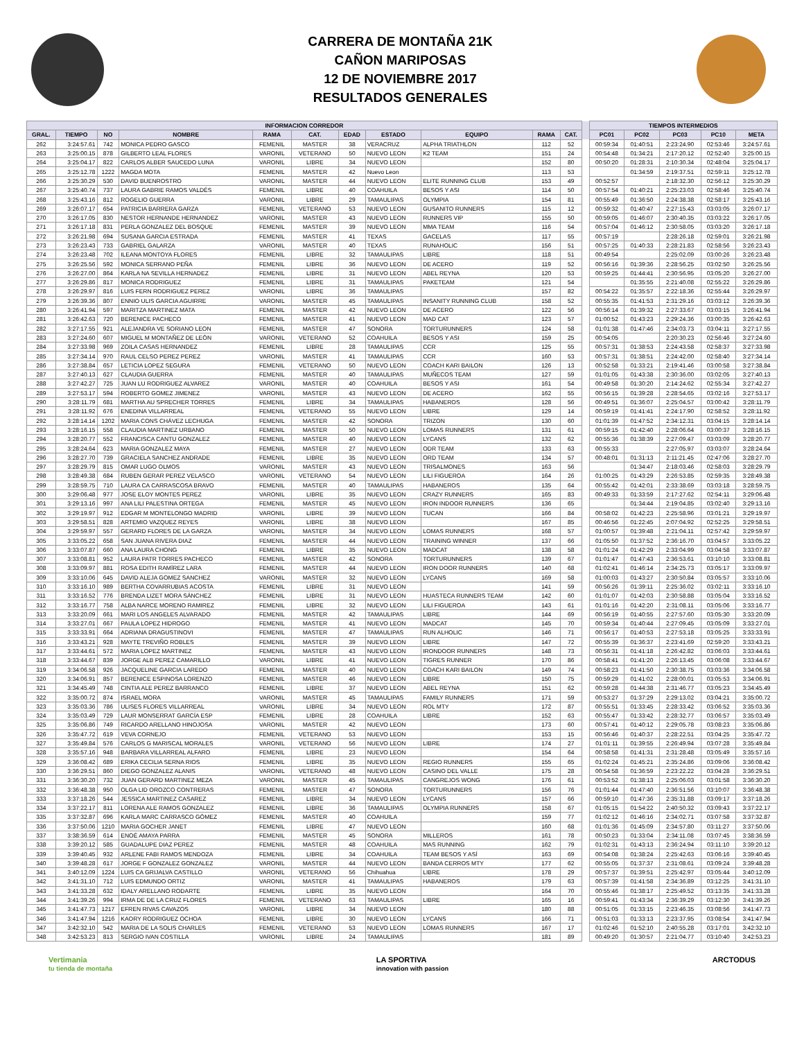CARRERA DE MONTAÑA 21K
CAÑON MARIPOSAS
12 DE NOVIEMBRE 2017
RESULTADOS GENERALES
| INFORMACION CORREDOR | | | | | | | | | | | | TIEMPOS INTERMEDIOS | | | | |
| --- | --- | --- | --- | --- | --- | --- | --- | --- | --- | --- | --- | --- | --- | --- | --- | --- |
| GRAL. | TIEMPO | NO | NOMBRE | RAMA | CAT. | EDAD | ESTADO | EQUIPO | RAMA | CAT. | | PC01 | PC02 | PC03 | PC10 | META |
| 262 | 3:24:57.61 | 742 | MONICA PEDRO GASCO | FEMENIL | MASTER | 38 | VERACRUZ | ALPHA TRIATHLON | 112 | 52 | | 00:59:34 | 01:40:51 | 2:23:24.90 | 02:53:46 | 3:24:57.61 |
| 263 | 3:25:00.15 | 878 | GILBERTO LEAL FLORES | VARONIL | VETERANO | 50 | NUEVO LEON | K2 TEAM | 151 | 24 | | 00:54:48 | 01:34:21 | 2:17:20.12 | 02:52:40 | 3:25:00.15 |
| 264 | 3:25:04.17 | 822 | CARLOS ALBER SAUCEDO LUNA | VARONIL | LIBRE | 34 | NUEVO LEON | | 152 | 80 | | 00:50:20 | 01:28:31 | 2:10:30.34 | 02:48:04 | 3:25:04.17 |
| 265 | 3:25:12.78 | 1222 | MAGDA MOTA | FEMENIL | MASTER | 42 | Nuevo Leon | | 113 | 53 | | | 01:34:59 | 2:19:37.51 | 02:59:11 | 3:25:12.78 |
| 266 | 3:25:30.29 | 530 | DAVID BUENROSTRO | VARONIL | MASTER | 44 | NUEVO LEON | ELITE RUNNING CLUB | 153 | 49 | | 00:52:57 | | 2:18:32.30 | 02:56:12 | 3:25:30.29 |
| 267 | 3:25:40.74 | 737 | LAURA GABRIE RAMOS VALDÉS | FEMENIL | LIBRE | 40 | COAHUILA | BESOS Y ASI | 114 | 50 | | 00:57:54 | 01:40:21 | 2:25:23.03 | 02:58:46 | 3:25:40.74 |
| 268 | 3:25:43.16 | 812 | ROGELIO GUERRA | VARONIL | LIBRE | 29 | TAMAULIPAS | OLYMPIA | 154 | 81 | | 00:55:49 | 01:36:50 | 2:24:38.38 | 02:58:17 | 3:25:43.16 |
| 269 | 3:26:07.17 | 654 | PATRICIA BARRERA GARZA | FEMENIL | VETERANO | 53 | NUEVO LEON | GUSANITO RUNNERS | 115 | 12 | | 00:59:32 | 01:40:47 | 2:27:15.43 | 03:03:05 | 3:26:07.17 |
| 270 | 3:26:17.05 | 830 | NESTOR HERNANDE HERNANDEZ | VARONIL | MASTER | 43 | NUEVO LEON | RUNNERS VIP | 155 | 50 | | 00:59:05 | 01:46:07 | 2:30:40.35 | 03:03:22 | 3:26:17.05 |
| 271 | 3:26:17.18 | 831 | PERLA GONZALEZ DEL BOSQUE | FEMENIL | MASTER | 39 | NUEVO LEON | MMA TEAM | 116 | 54 | | 00:57:04 | 01:46:12 | 2:30:58.05 | 03:03:20 | 3:26:17.18 |
| 272 | 3:26:21.98 | 694 | SUSANA GARCIA ESTRADA | FEMENIL | MASTER | 41 | TEXAS | GACELAS | 117 | 55 | | 00:57:19 | | 2:28:26.18 | 02:59:01 | 3:26:21.98 |
| 273 | 3:26:23.43 | 733 | GABRIEL GALARZA | VARONIL | MASTER | 40 | TEXAS | RUNAHOLIC | 156 | 51 | | 00:57:25 | 01:40:33 | 2:28:21.83 | 02:58:56 | 3:26:23.43 |
| 274 | 3:26:23.48 | 702 | ILEANA MONTOYA FLORES | FEMENIL | LIBRE | 32 | TAMAULIPAS | LIBRE | 118 | 51 | | 00:49:54 | | 2:25:02.09 | 03:00:26 | 3:26:23.48 |
| 275 | 3:26:25.56 | 592 | MONICA SERRANO PEÑA | FEMENIL | LIBRE | 36 | NUEVO LEON | DE ACERO | 119 | 52 | | 00:56:16 | 01:39:36 | 2:28:56.25 | 03:02:50 | 3:26:25.56 |
| 276 | 3:26:27.00 | 864 | KARLA NA SEVILLA HERNADEZ | FEMENIL | LIBRE | 31 | NUEVO LEON | ABEL REYNA | 120 | 53 | | 00:59:25 | 01:44:41 | 2:30:56.95 | 03:05:20 | 3:26:27.00 |
| 277 | 3:26:29.86 | 817 | MONICA RODRIGUEZ | FEMENIL | LIBRE | 31 | TAMAULIPAS | PAKETEAM | 121 | 54 | | | 01:35:55 | 2:21:40.08 | 02:55:22 | 3:26:29.86 |
| 278 | 3:26:29.97 | 816 | LUIS FERN RODRIGUEZ PEREZ | VARONIL | LIBRE | 36 | TAMAULIPAS | | 157 | 82 | | 00:54:22 | 01:35:57 | 2:22:18.36 | 02:55:44 | 3:26:29.97 |
| 279 | 3:26:39.36 | 807 | ENNIO ULIS GARCIA AGUIRRE | VARONIL | MASTER | 45 | TAMAULIPAS | INSANITY RUNNING CLUB | 158 | 52 | | 00:55:35 | 01:41:53 | 2:31:29.16 | 03:03:12 | 3:26:39.36 |
| 280 | 3:26:41.94 | 597 | MARITZA MARTINEZ MATA | FEMENIL | MASTER | 42 | NUEVO LEON | DE ACERO | 122 | 56 | | 00:56:14 | 01:39:32 | 2:27:33.67 | 03:03:15 | 3:26:41.94 |
| 281 | 3:26:42.63 | 720 | BERENICE PACHECO | FEMENIL | MASTER | 41 | NUEVO LEON | MAD CAT | 123 | 57 | | 01:00:52 | 01:43:23 | 2:29:24.36 | 03:00:35 | 3:26:42.63 |
| 282 | 3:27:17.55 | 921 | ALEJANDRA VE SORIANO LEON | FEMENIL | MASTER | 47 | SONORA | TORTURUNNERS | 124 | 58 | | 01:01:38 | 01:47:46 | 2:34:03.73 | 03:04:11 | 3:27:17.55 |
| 283 | 3:27:24.60 | 607 | MIGUEL M MONTAÑEZ DE LEÓN | VARONIL | VETERANO | 52 | COAHUILA | BESOS Y ASI | 159 | 25 | | 00:54:05 | | 2:20:30.23 | 02:56:46 | 3:27:24.60 |
| 284 | 3:27:33.98 | 969 | ZOILA CASAS HERNANDEZ | FEMENIL | LIBRE | 28 | TAMAULIPAS | CCR | 125 | 55 | | 00:57:31 | 01:38:53 | 2:24:43.58 | 02:58:37 | 3:27:33.98 |
| 285 | 3:27:34.14 | 970 | RAUL CELSO PEREZ PEREZ | VARONIL | MASTER | 41 | TAMAULIPAS | CCR | 160 | 53 | | 00:57:31 | 01:38:51 | 2:24:42.00 | 02:58:40 | 3:27:34.14 |
| 286 | 3:27:38.84 | 657 | LETICIA LOPEZ SEGURA | FEMENIL | VETERANO | 50 | NUEVO LEON | COACH KARI BAILON | 126 | 13 | | 00:52:58 | 01:33:21 | 2:19:41.46 | 03:00:58 | 3:27:38.84 |
| 287 | 3:27:40.13 | 627 | CLAUDIA GUERRA | FEMENIL | MASTER | 40 | TAMAULIPAS | MUÑECOS TEAM | 127 | 59 | | 01:01:05 | 01:43:38 | 2:30:36.00 | 03:02:05 | 3:27:40.13 |
| 288 | 3:27:42.27 | 725 | JUAN LU RODRIGUEZ ALVAREZ | VARONIL | MASTER | 40 | COAHUILA | BESOS Y ASI | 161 | 54 | | 00:49:58 | 01:30:20 | 2:14:24.62 | 02:55:34 | 3:27:42.27 |
| 289 | 3:27:53.17 | 594 | ROBERTO GOMEZ JIMENEZ | VARONIL | MASTER | 43 | NUEVO LEON | DE ACERO | 162 | 55 | | 00:56:15 | 01:39:28 | 2:28:54.65 | 03:02:16 | 3:27:53.17 |
| 290 | 3:28:11.79 | 681 | MARTHA AU SPRECHER TORRES | FEMENIL | LIBRE | 34 | TAMAULIPAS | HABANEROS | 128 | 56 | | 00:49:51 | 01:36:07 | 2:25:04.57 | 03:00:42 | 3:28:11.79 |
| 291 | 3:28:11.92 | 676 | ENEDINA VILLARREAL | FEMENIL | VETERANO | 55 | NUEVO LEON | LIBRE | 129 | 14 | | 00:59:19 | 01:41:41 | 2:24:17.90 | 02:58:52 | 3:28:11.92 |
| 292 | 3:28:14.14 | 1202 | MARIA CONS CHÁVEZ LECHUGA | FEMENIL | MASTER | 42 | SONORA | TRIZON | 130 | 60 | | 01:01:39 | 01:47:52 | 2:34:12.31 | 03:04:15 | 3:28:14.14 |
| 293 | 3:28:16.15 | 558 | CLAUDIA MARTINEZ URBANO | FEMENIL | MASTER | 50 | NUEVO LEON | LOMAS RUNNERS | 131 | 61 | | 00:59:15 | 01:42:40 | 2:28:06.64 | 03:00:37 | 3:28:16.15 |
| 294 | 3:28:20.77 | 552 | FRANCISCA CANTU GONZALEZ | FEMENIL | MASTER | 40 | NUEVO LEON | LYCANS | 132 | 62 | | 00:55:36 | 01:38:39 | 2:27:09.47 | 03:03:09 | 3:28:20.77 |
| 295 | 3:28:24.64 | 623 | MARIA GONZALEZ MAYA | FEMENIL | MASTER | 27 | NUEVO LEON | ODR TEAM | 133 | 63 | | 00:55:33 | | 2:27:05.97 | 03:03:07 | 3:28:24.64 |
| 296 | 3:28:27.70 | 739 | GRACIELA SANCHEZ ANDRADE | FEMENIL | LIBRE | 35 | NUEVO LEON | ORD TEAM | 134 | 57 | | 00:48:01 | 01:31:13 | 2:11:21.45 | 02:47:06 | 3:28:27.70 |
| 297 | 3:28:29.79 | 815 | OMAR LUGO OLMOS | VARONIL | MASTER | 43 | NUEVO LEON | TRISALMONES | 163 | 56 | | | 01:34:47 | 2:18:03.46 | 02:58:03 | 3:28:29.79 |
| 298 | 3:28:49.38 | 684 | RUBEN GERAR PEREZ VELASCO | VARONIL | VETERANO | 54 | NUEVO LEON | LILI FIGUEROA | 164 | 26 | | 01:00:25 | 01:43:29 | 2:26:53.85 | 02:59:35 | 3:28:49.38 |
| 299 | 3:28:59.75 | 710 | LAURA CA CARRASCOSA BRAVO | FEMENIL | MASTER | 40 | TAMAULIPAS | HABANEROS | 135 | 64 | | 00:55:42 | 01:42:01 | 2:33:38.69 | 03:03:18 | 3:28:59.75 |
| 300 | 3:29:06.48 | 977 | JOSE ELOY MONTES PEREZ | VARONIL | LIBRE | 35 | NUEVO LEON | CRAZY RUNNERS | 165 | 83 | | 00:49:33 | 01:33:59 | 2:17:27.62 | 02:54:11 | 3:29:06.48 |
| 301 | 3:29:13.16 | 997 | ANA LILI PALESTINA ORTEGA | FEMENIL | MASTER | 45 | NUEVO LEON | IRON INDOOR RUNNERS | 136 | 65 | | | 01:34:44 | 2:19:04.85 | 03:02:40 | 3:29:13.16 |
| 302 | 3:29:19.97 | 912 | EDGAR M MONTELONGO MADRID | VARONIL | LIBRE | 39 | NUEVO LEON | TUCAN | 166 | 84 | | 00:58:02 | 01:42:23 | 2:25:58.96 | 03:01:21 | 3:29:19.97 |
| 303 | 3:29:58.51 | 828 | ARTEMIO VAZQUEZ REYES | VARONIL | LIBRE | 38 | NUEVO LEON | | 167 | 85 | | 00:46:56 | 01:22:45 | 2:07:04.92 | 02:52:25 | 3:29:58.51 |
| 304 | 3:29:59.97 | 557 | GERARD FLORES DE LA GARZA | VARONIL | MASTER | 34 | NUEVO LEON | LOMAS RUNNERS | 168 | 57 | | 01:00:57 | 01:39:48 | 2:21:04.11 | 02:57:42 | 3:29:59.97 |
| 305 | 3:33:05.22 | 658 | SAN JUANA RIVERA DIAZ | FEMENIL | MASTER | 44 | NUEVO LEON | TRAINING WINNER | 137 | 66 | | 01:05:50 | 01:37:52 | 2:36:16.70 | 03:04:57 | 3:33:05.22 |
| 306 | 3:33:07.87 | 660 | ANA LAURA CHONG | FEMENIL | LIBRE | 35 | NUEVO LEON | MADCAT | 138 | 58 | | 01:01:24 | 01:42:29 | 2:33:04.99 | 03:04:58 | 3:33:07.87 |
| 307 | 3:33:08.81 | 952 | LAURA PATR TORRES PACHECO | FEMENIL | MASTER | 42 | SONORA | TORTURUNNERS | 139 | 67 | | 01:01:47 | 01:47:43 | 2:36:53.61 | 03:10:10 | 3:33:08.81 |
| 308 | 3:33:09.97 | 881 | ROSA EDITH RAMÍREZ LARA | FEMENIL | MASTER | 44 | NUEVO LEON | IRON DOOR RUNNERS | 140 | 68 | | 01:02:41 | 01:46:14 | 2:34:25.73 | 03:05:17 | 3:33:09.97 |
| 309 | 3:33:10.06 | 645 | DAVID ALEJA GOMEZ SANCHEZ | VARONIL | MASTER | 32 | NUEVO LEON | LYCANS | 169 | 58 | | 01:00:03 | 01:43:27 | 2:30:50.84 | 03:05:57 | 3:33:10.06 |
| 310 | 3:33:16.10 | 989 | BERTHA COVARRUBIAS ACOSTA | FEMENIL | LIBRE | 31 | NUEVO LEON | | 141 | 59 | | 00:56:26 | 01:39:11 | 2:25:36.02 | 03:02:11 | 3:33:16.10 |
| 311 | 3:33:16.52 | 776 | BRENDA LIZET MORA SÁNCHEZ | FEMENIL | LIBRE | 31 | NUEVO LEON | HUASTECA RUNNERS TEAM | 142 | 60 | | 01:01:07 | 01:42:03 | 2:30:58.88 | 03:05:04 | 3:33:16.52 |
| 312 | 3:33:16.77 | 758 | ALBA NARCE MORENO RAMIREZ | FEMENIL | LIBRE | 32 | NUEVO LEON | LILI FIGUEROA | 143 | 61 | | 01:01:16 | 01:42:20 | 2:31:08.11 | 03:05:06 | 3:33:16.77 |
| 313 | 3:33:20.09 | 661 | MARI LOS ANGELES ALVARADO | FEMENIL | MASTER | 42 | TAMAULIPAS | LIBRE | 144 | 69 | | 00:56:19 | 01:40:55 | 2:27:57.60 | 03:05:30 | 3:33:20.09 |
| 314 | 3:33:27.01 | 667 | PAULA LOPEZ HIDROGO | FEMENIL | MASTER | 41 | NUEVO LEON | MADCAT | 145 | 70 | | 00:59:34 | 01:40:44 | 2:27:09.45 | 03:05:09 | 3:33:27.01 |
| 315 | 3:33:33.91 | 664 | ADRIANA DRAGUSTINOVI | FEMENIL | MASTER | 47 | TAMAULIPAS | RUN ALHOLIC | 146 | 71 | | 00:56:17 | 01:40:53 | 2:27:53.18 | 03:05:25 | 3:33:33.91 |
| 316 | 3:33:43.21 | 928 | MAYTE TREVIÑO ROBLES | FEMENIL | MASTER | 39 | NUEVO LEON | LIBRE | 147 | 72 | | 00:55:39 | 01:36:37 | 2:23:41.69 | 02:59:20 | 3:33:43.21 |
| 317 | 3:33:44.61 | 572 | MARIA LOPEZ MARTINEZ | FEMENIL | MASTER | 43 | NUEVO LEON | IRONDOOR RUNNERS | 148 | 73 | | 00:56:31 | 01:41:18 | 2:26:42.82 | 03:06:03 | 3:33:44.61 |
| 318 | 3:33:44.67 | 839 | JORGE ALB PEREZ CAMARILLO | VARONIL | LIBRE | 41 | NUEVO LEON | TIGRES RUNNER | 170 | 86 | | 00:58:41 | 01:41:20 | 2:26:13.45 | 03:06:08 | 3:33:44.67 |
| 319 | 3:34:06.58 | 926 | JACQUELINE GARCIA LAREDO | FEMENIL | MASTER | 40 | NUEVO LEON | COACH KARI BAILON | 149 | 74 | | 00:58:23 | 01:41:50 | 2:30:38.75 | 03:03:36 | 3:34:06.58 |
| 320 | 3:34:06.91 | 857 | BERENICE ESPINOSA LORENZO | FEMENIL | MASTER | 46 | NUEVO LEON | LIBRE | 150 | 75 | | 00:59:29 | 01:41:02 | 2:28:00.01 | 03:05:53 | 3:34:06.91 |
| 321 | 3:34:45.49 | 748 | CINTIA ALE PEREZ BARRANCO | FEMENIL | LIBRE | 37 | NUEVO LEON | ABEL REYNA | 151 | 62 | | 00:59:28 | 01:44:38 | 2:31:46.77 | 03:05:23 | 3:34:45.49 |
| 322 | 3:35:00.72 | 874 | ISRAEL MORA | VARONIL | MASTER | 45 | TAMAULIPAS | FAMILY RUNNERS | 171 | 59 | | 00:53:27 | 01:37:29 | 2:29:13.02 | 03:04:21 | 3:35:00.72 |
| 323 | 3:35:03.36 | 786 | ULISES FLORES VILLARREAL | VARONIL | LIBRE | 34 | NUEVO LEON | ROL MTY | 172 | 87 | | 00:55:51 | 01:33:45 | 2:28:33.42 | 03:06:52 | 3:35:03.36 |
| 324 | 3:35:03.49 | 729 | LAUR MONSERRAT GARCÍA ESP | FEMENIL | LIBRE | 28 | COAHUILA | LIBRE | 152 | 63 | | 00:55:47 | 01:33:42 | 2:28:32.77 | 03:06:57 | 3:35:03.49 |
| 325 | 3:35:06.86 | 749 | RICARDO ARELLANO HINOJOSA | VARONIL | MASTER | 42 | NUEVO LEON | | 173 | 60 | | 00:57:41 | 01:40:12 | 2:29:05.78 | 03:08:23 | 3:35:06.86 |
| 326 | 3:35:47.72 | 619 | VEVA CORNEJO | FEMENIL | VETERANO | 53 | NUEVO LEON | | 153 | 15 | | 00:56:46 | 01:40:37 | 2:28:22.51 | 03:04:25 | 3:35:47.72 |
| 327 | 3:35:49.84 | 576 | CARLOS G MARISCAL MORALES | VARONIL | VETERANO | 56 | NUEVO LEON | LIBRE | 174 | 27 | | 01:01:11 | 01:39:55 | 2:26:49.94 | 03:07:28 | 3:35:49.84 |
| 328 | 3:35:57.16 | 948 | BARBARA VILLARREAL ALFARO | FEMENIL | LIBRE | 23 | NUEVO LEON | | 154 | 64 | | 00:58:58 | 01:41:31 | 2:31:28.48 | 03:05:49 | 3:35:57.16 |
| 329 | 3:36:08.42 | 689 | ERIKA CECILIA SERNA RIOS | FEMENIL | LIBRE | 35 | NUEVO LEON | REGIO RUNNERS | 155 | 65 | | 01:02:24 | 01:45:21 | 2:35:24.86 | 03:09:06 | 3:36:08.42 |
| 330 | 3:36:29.51 | 860 | DIEGO GONZALEZ ALANIS | VARONIL | VETERANO | 48 | NUEVO LEON | CASINO DEL VALLE | 175 | 28 | | 00:54:58 | 01:36:59 | 2:23:22.22 | 03:04:28 | 3:36:29.51 |
| 331 | 3:36:30.20 | 732 | JUAN GERARD MARTINEZ MEZA | VARONIL | MASTER | 45 | TAMAULIPAS | CANGREJOS WONG | 176 | 61 | | 00:53:52 | 01:38:13 | 2:25:06.03 | 03:01:58 | 3:36:30.20 |
| 332 | 3:36:48.38 | 950 | OLGA LID OROZCO CONTRERAS | FEMENIL | MASTER | 47 | SONORA | TORTURUNNERS | 156 | 76 | | 01:01:44 | 01:47:40 | 2:36:51.56 | 03:10:07 | 3:36:48.38 |
| 333 | 3:37:18.26 | 544 | JESSICA MARTINEZ CASAREZ | FEMENIL | LIBRE | 34 | NUEVO LEON | LYCANS | 157 | 66 | | 00:59:10 | 01:47:36 | 2:35:31.88 | 03:09:17 | 3:37:18.26 |
| 334 | 3:37:22.17 | 811 | LORENA ALE RAMOS GONZALEZ | FEMENIL | LIBRE | 36 | TAMAULIPAS | OLYMPIA RUNNERS | 158 | 67 | | 01:05:15 | 01:54:22 | 2:40:50.32 | 03:09:43 | 3:37:22.17 |
| 335 | 3:37:32.87 | 696 | KARLA MARC CARRASCO GÓMEZ | FEMENIL | MASTER | 40 | COAHUILA | | 159 | 77 | | 01:02:12 | 01:46:16 | 2:34:02.71 | 03:07:58 | 3:37:32.87 |
| 336 | 3:37:50.06 | 1210 | MARIA GOCHER JANET | FEMENIL | LIBRE | 47 | NUEVO LEON | | 160 | 68 | | 01:01:36 | 01:45:09 | 2:34:57.80 | 03:11:27 | 3:37:50.06 |
| 337 | 3:38:36.59 | 614 | ENOÉ AMAYA PARRA | FEMENIL | MASTER | 45 | SONORA | MILLEROS | 161 | 78 | | 00:50:23 | 01:33:04 | 2:34:11.08 | 03:07:45 | 3:38:36.59 |
| 338 | 3:39:20.12 | 585 | GUADALUPE DIAZ PEREZ | FEMENIL | MASTER | 48 | COAHUILA | MAS RUNNING | 162 | 79 | | 01:02:31 | 01:43:13 | 2:36:24.94 | 03:11:10 | 3:39:20.12 |
| 339 | 3:39:40.45 | 932 | ARLENE FABI RAMOS MENDOZA | FEMENIL | LIBRE | 34 | COAHUILA | TEAM BESOS Y ASÍ | 163 | 69 | | 00:54:08 | 01:38:24 | 2:25:42.63 | 03:06:16 | 3:39:40.45 |
| 340 | 3:39:48.28 | 617 | JORGE F GONZALEZ GONZALEZ | VARONIL | MASTER | 44 | NUEVO LEON | BANDA CERROS MTY | 177 | 62 | | 00:55:05 | 01:37:37 | 2:31:08.61 | 03:09:24 | 3:39:48.28 |
| 341 | 3:40:12.09 | 1224 | LUIS CA GRIJALVA CASTILLO | VARONIL | VETERANO | 56 | Chihuahua | LIBRE | 178 | 29 | | 00:57:37 | 01:39:51 | 2:25:42.97 | 03:05:44 | 3:40:12.09 |
| 342 | 3:41:31.10 | 712 | LUIS EDMUNDO ORTIZ | VARONIL | MASTER | 41 | TAMAULIPAS | HABANEROS | 179 | 63 | | 00:57:39 | 01:41:58 | 2:34:36.89 | 03:12:25 | 3:41:31.10 |
| 343 | 3:41:33.28 | 632 | IDALY ARELLANO RODARTE | FEMENIL | LIBRE | 35 | NUEVO LEON | | 164 | 70 | | 00:55:46 | 01:38:17 | 2:25:49.52 | 03:13:35 | 3:41:33.28 |
| 344 | 3:41:39.26 | 994 | IRMA DE DE LA CRUZ FLORES | FEMENIL | VETERANO | 63 | TAMAULIPAS | LIBRE | 165 | 16 | | 00:59:41 | 01:43:34 | 2:36:39.29 | 03:12:30 | 3:41:39.26 |
| 345 | 3:41:47.73 | 1217 | EFREN RIVAS CAVAZOS | VARONIL | LIBRE | 34 | NUEVO LEON | | 180 | 88 | | 00:51:05 | 01:33:15 | 2:23:46.35 | 03:08:56 | 3:41:47.73 |
| 346 | 3:41:47.94 | 1216 | KAORY RODRIGUEZ OCHOA | FEMENIL | LIBRE | 30 | NUEVO LEON | LYCANS | 166 | 71 | | 00:51:03 | 01:33:13 | 2:23:37.95 | 03:08:54 | 3:41:47.94 |
| 347 | 3:42:32.10 | 542 | MARIA DE LA SOLIS CHARLES | FEMENIL | VETERANO | 53 | NUEVO LEON | LOMAS RUNNERS | 167 | 17 | | 01:02:46 | 01:52:10 | 2:40:55.28 | 03:17:01 | 3:42:32.10 |
| 348 | 3:42:53.23 | 813 | SERGIO IVAN COSTILLA | VARONIL | LIBRE | 24 | TAMAULIPAS | | 181 | 89 | | 00:49:20 | 01:30:57 | 2:21:04.77 | 03:10:40 | 3:42:53.23 |
Vertimania
tu tienda de montaña LA SPORTIVA
innovation with passion ARCTODUS